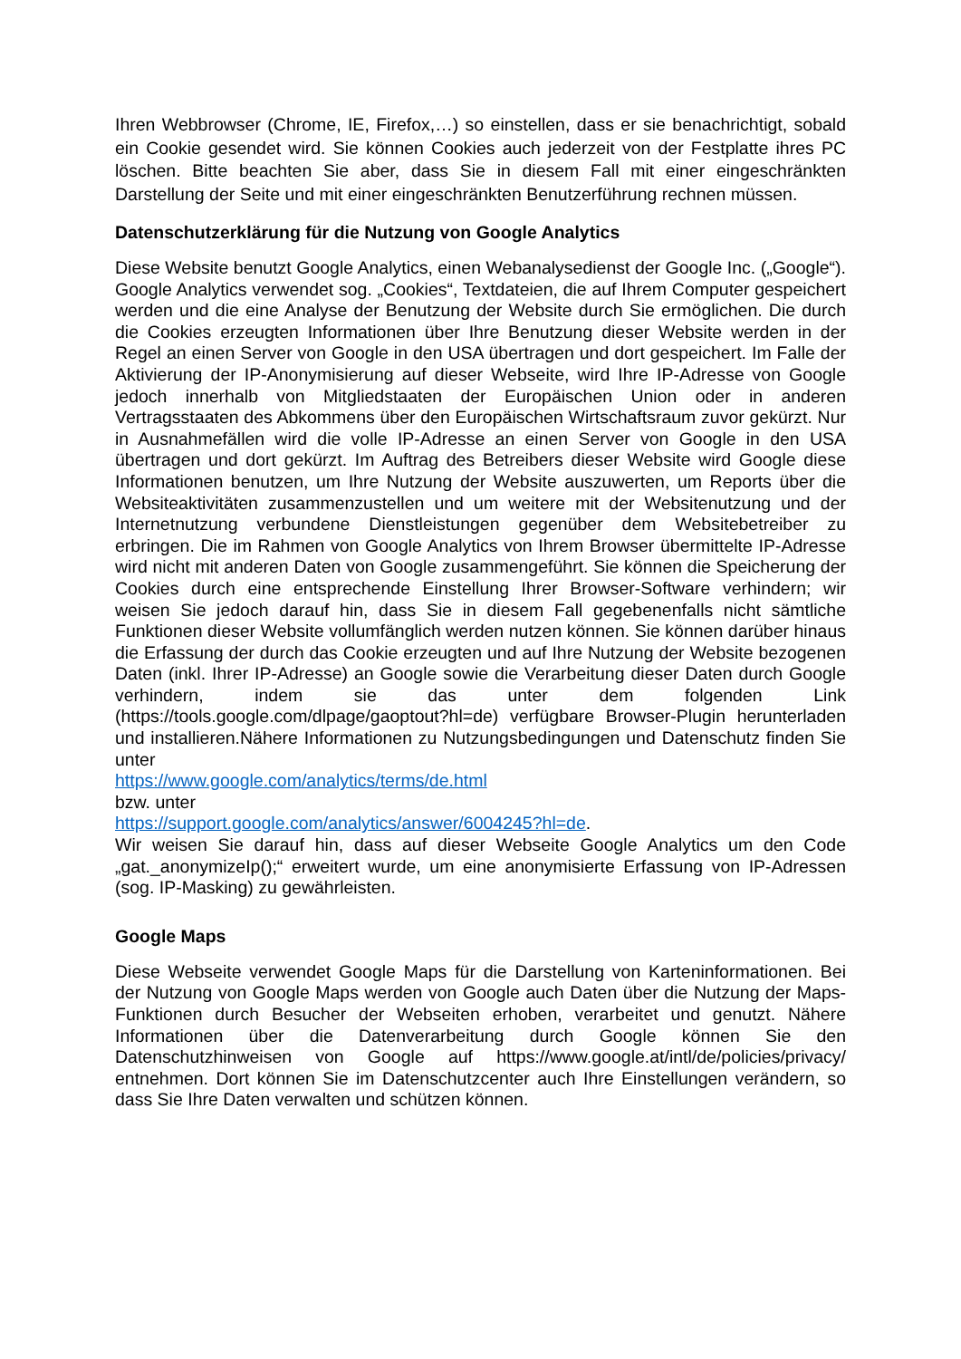Ihren Webbrowser (Chrome, IE, Firefox,…) so einstellen, dass er sie benachrichtigt, sobald ein Cookie gesendet wird. Sie können Cookies auch jederzeit von der Festplatte ihres PC löschen. Bitte beachten Sie aber, dass Sie in diesem Fall mit einer eingeschränkten Darstellung der Seite und mit einer eingeschränkten Benutzerführung rechnen müssen.
Datenschutzerklärung für die Nutzung von Google Analytics
Diese Website benutzt Google Analytics, einen Webanalysedienst der Google Inc. („Google“). Google Analytics verwendet sog. „Cookies“, Textdateien, die auf Ihrem Computer gespeichert werden und die eine Analyse der Benutzung der Website durch Sie ermöglichen. Die durch die Cookies erzeugten Informationen über Ihre Benutzung dieser Website werden in der Regel an einen Server von Google in den USA übertragen und dort gespeichert. Im Falle der Aktivierung der IP-Anonymisierung auf dieser Webseite, wird Ihre IP-Adresse von Google jedoch innerhalb von Mitgliedstaaten der Europäischen Union oder in anderen Vertragsstaaten des Abkommens über den Europäischen Wirtschaftsraum zuvor gekürzt. Nur in Ausnahmefällen wird die volle IP-Adresse an einen Server von Google in den USA übertragen und dort gekürzt. Im Auftrag des Betreibers dieser Website wird Google diese Informationen benutzen, um Ihre Nutzung der Website auszuwerten, um Reports über die Websiteaktivitäten zusammenzustellen und um weitere mit der Websitenutzung und der Internetnutzung verbundene Dienstleistungen gegenüber dem Websitebetreiber zu erbringen. Die im Rahmen von Google Analytics von Ihrem Browser übermittelte IP-Adresse wird nicht mit anderen Daten von Google zusammengeführt. Sie können die Speicherung der Cookies durch eine entsprechende Einstellung Ihrer Browser-Software verhindern; wir weisen Sie jedoch darauf hin, dass Sie in diesem Fall gegebenenfalls nicht sämtliche Funktionen dieser Website vollumfänglich werden nutzen können. Sie können darüber hinaus die Erfassung der durch das Cookie erzeugten und auf Ihre Nutzung der Website bezogenen Daten (inkl. Ihrer IP-Adresse) an Google sowie die Verarbeitung dieser Daten durch Google verhindern, indem sie das unter dem folgenden Link (https://tools.google.com/dlpage/gaoptout?hl=de) verfügbare Browser-Plugin herunterladen und installieren.Nähere Informationen zu Nutzungsbedingungen und Datenschutz finden Sie unter
https://www.google.com/analytics/terms/de.html
bzw. unter
https://support.google.com/analytics/answer/6004245?hl=de.
Wir weisen Sie darauf hin, dass auf dieser Webseite Google Analytics um den Code „gat._anonymizeIp();“ erweitert wurde, um eine anonymisierte Erfassung von IP-Adressen (sog. IP-Masking) zu gewährleisten.
Google Maps
Diese Webseite verwendet Google Maps für die Darstellung von Karteninformationen. Bei der Nutzung von Google Maps werden von Google auch Daten über die Nutzung der Maps-Funktionen durch Besucher der Webseiten erhoben, verarbeitet und genutzt. Nähere Informationen über die Datenverarbeitung durch Google können Sie den Datenschutzhinweisen von Google auf https://www.google.at/intl/de/policies/privacy/ entnehmen. Dort können Sie im Datenschutzcenter auch Ihre Einstellungen verändern, so dass Sie Ihre Daten verwalten und schützen können.